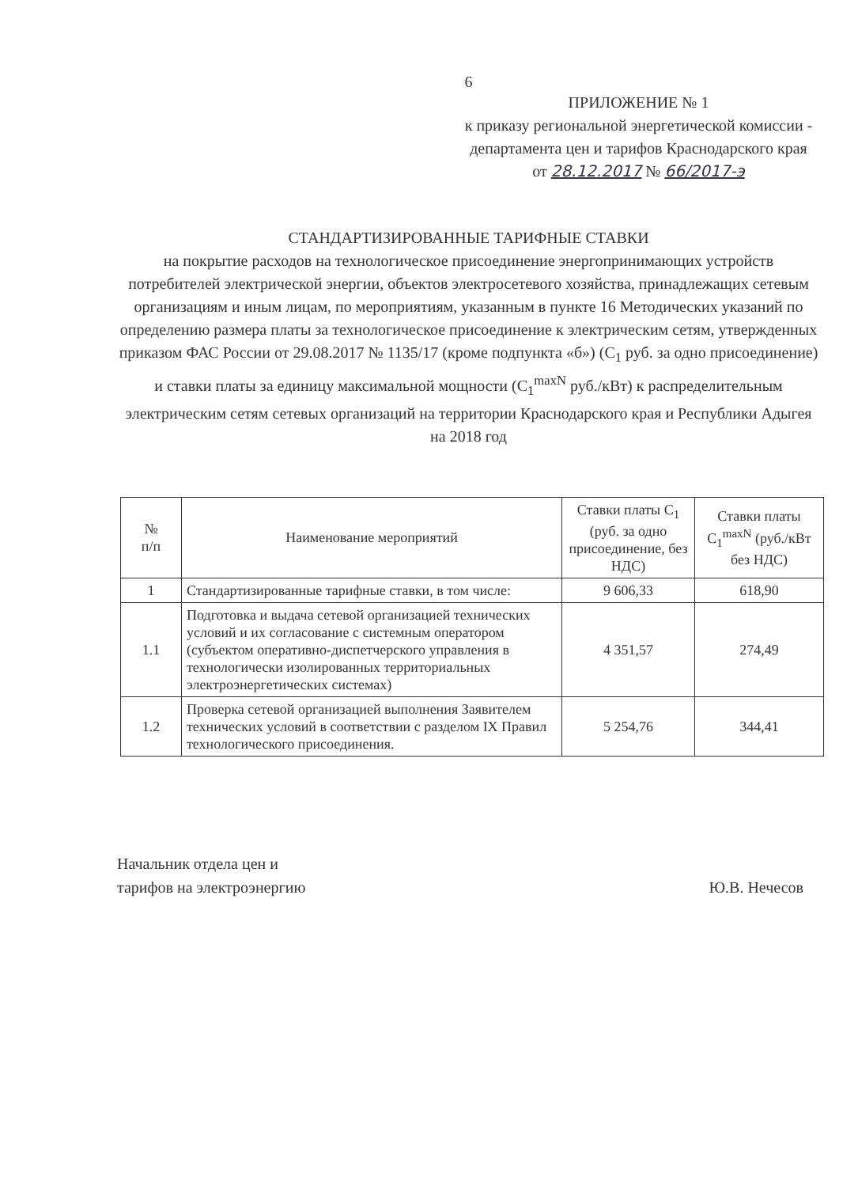6
ПРИЛОЖЕНИЕ № 1
к приказу региональной энергетической комиссии - департамента цен и тарифов Краснодарского края
от 28.12.2017 № 66/2017-э
СТАНДАРТИЗИРОВАННЫЕ ТАРИФНЫЕ СТАВКИ
на покрытие расходов на технологическое присоединение энергопринимающих устройств потребителей электрической энергии, объектов электросетевого хозяйства, принадлежащих сетевым организациям и иным лицам, по мероприятиям, указанным в пункте 16 Методических указаний по определению размера платы за технологическое присоединение к электрическим сетям, утвержденных приказом ФАС России от 29.08.2017 № 1135/17 (кроме подпункта «б») (С<sub>1</sub> руб. за одно присоединение) и ставки платы за единицу максимальной мощности (С<sub>1</sub><sup>maxN</sup> руб./кВт) к распределительным электрическим сетям сетевых организаций на территории Краснодарского края и Республики Адыгея на 2018 год
| № п/п | Наименование мероприятий | Ставки платы С<sub>1</sub> (руб. за одно присоединение, без НДС) | Ставки платы С<sub>1</sub><sup>maxN</sup> (руб./кВт без НДС) |
| --- | --- | --- | --- |
| 1 | Стандартизированные тарифные ставки, в том числе: | 9 606,33 | 618,90 |
| 1.1 | Подготовка и выдача сетевой организацией технических условий и их согласование с системным оператором (субъектом оперативно-диспетчерского управления в технологически изолированных территориальных электроэнергетических системах) | 4 351,57 | 274,49 |
| 1.2 | Проверка сетевой организацией выполнения Заявителем технических условий в соответствии с разделом IX Правил технологического присоединения. | 5 254,76 | 344,41 |
Начальник отдела цен и
тарифов на электроэнергию
Ю.В. Нечесов